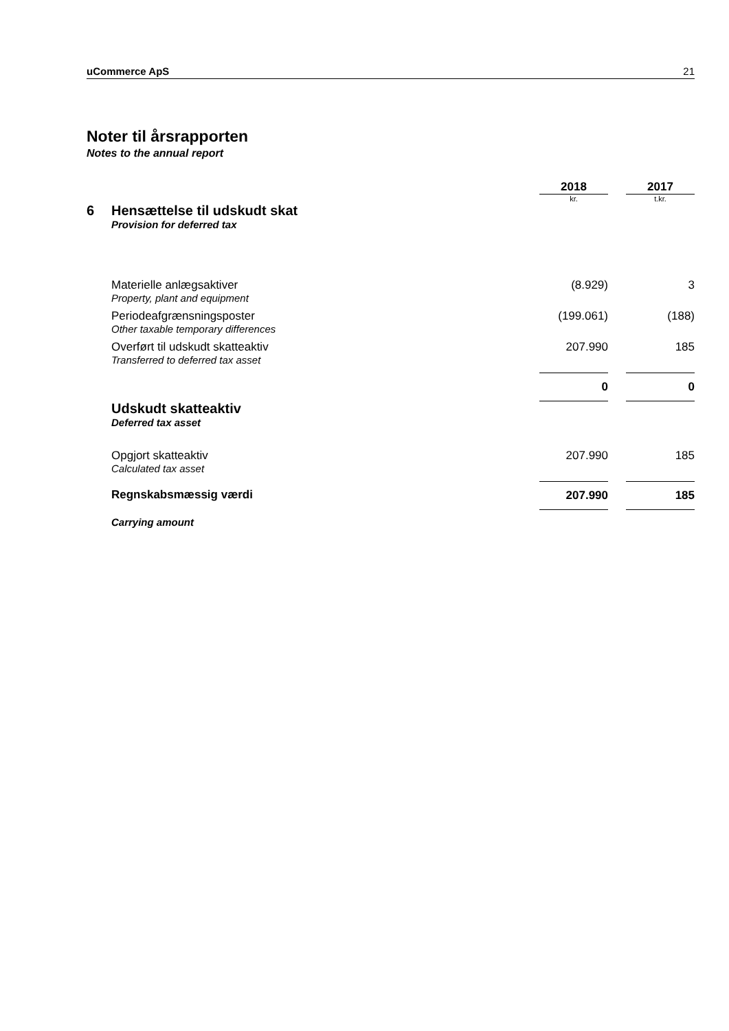uCommerce ApS 21
Noter til årsrapporten
Notes to the annual report
| | | 2018 | | 2017 |
| | | kr. | | t.kr. |
| 6 | Hensættelse til udskudt skat Provision for deferred tax | | | |
| | Materielle anlægsaktiver Property, plant and equipment | (8.929) | | 3 |
| | Periodeafgrænsningsposter Other taxable temporary differences | (199.061) | | (188) |
| | Overført til udskudt skatteaktiv Transferred to deferred tax asset | 207.990 | | 185 |
| | | 0 | | 0 |
| | Udskudt skatteaktiv Deferred tax asset | | | |
| | Opgjort skatteaktiv Calculated tax asset | 207.990 | | 185 |
| | Regnskabsmæssig værdi | 207.990 | | 185 |
| | Carrying amount | | | |